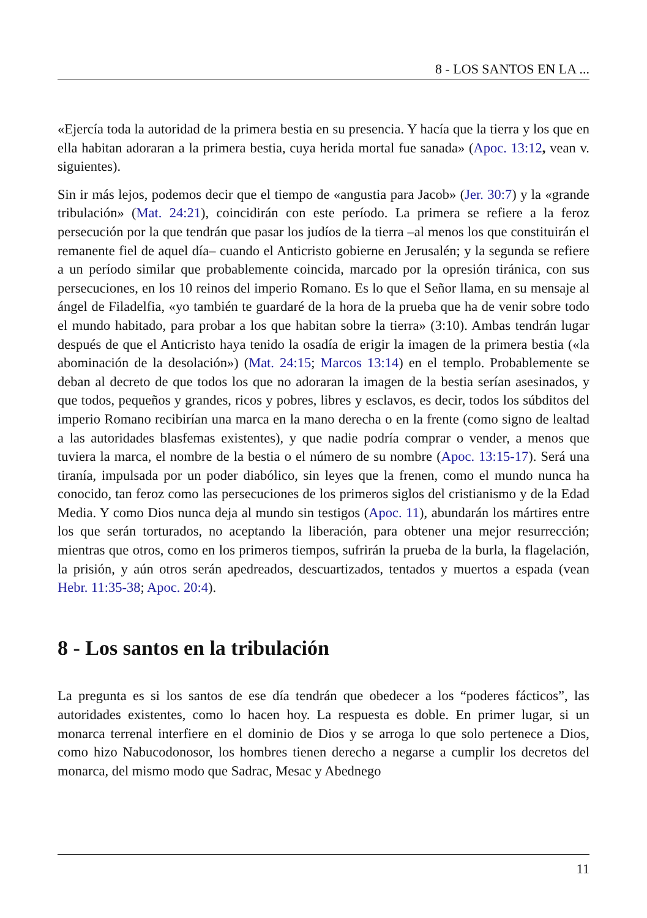8 - LOS SANTOS EN LA ...
«Ejercía toda la autoridad de la primera bestia en su presencia. Y hacía que la tierra y los que en ella habitan adoraran a la primera bestia, cuya herida mortal fue sanada» (Apoc. 13:12, vean v. siguientes).
Sin ir más lejos, podemos decir que el tiempo de «angustia para Jacob» (Jer. 30:7) y la «grande tribulación» (Mat. 24:21), coincidirán con este período. La primera se refiere a la feroz persecución por la que tendrán que pasar los judíos de la tierra –al menos los que constituirán el remanente fiel de aquel día– cuando el Anticristo gobierne en Jerusalén; y la segunda se refiere a un período similar que probablemente coincida, marcado por la opresión tiránica, con sus persecuciones, en los 10 reinos del imperio Romano. Es lo que el Señor llama, en su mensaje al ángel de Filadelfia, «yo también te guardaré de la hora de la prueba que ha de venir sobre todo el mundo habitado, para probar a los que habitan sobre la tierra» (3:10). Ambas tendrán lugar después de que el Anticristo haya tenido la osadía de erigir la imagen de la primera bestia («la abominación de la desolación») (Mat. 24:15; Marcos 13:14) en el templo. Probablemente se deban al decreto de que todos los que no adoraran la imagen de la bestia serían asesinados, y que todos, pequeños y grandes, ricos y pobres, libres y esclavos, es decir, todos los súbditos del imperio Romano recibirían una marca en la mano derecha o en la frente (como signo de lealtad a las autoridades blasfemas existentes), y que nadie podría comprar o vender, a menos que tuviera la marca, el nombre de la bestia o el número de su nombre (Apoc. 13:15-17). Será una tiranía, impulsada por un poder diabólico, sin leyes que la frenen, como el mundo nunca ha conocido, tan feroz como las persecuciones de los primeros siglos del cristianismo y de la Edad Media. Y como Dios nunca deja al mundo sin testigos (Apoc. 11), abundarán los mártires entre los que serán torturados, no aceptando la liberación, para obtener una mejor resurrección; mientras que otros, como en los primeros tiempos, sufrirán la prueba de la burla, la flagelación, la prisión, y aún otros serán apedreados, descuartizados, tentados y muertos a espada (vean Hebr. 11:35-38; Apoc. 20:4).
8 - Los santos en la tribulación
La pregunta es si los santos de ese día tendrán que obedecer a los “poderes fácticos”, las autoridades existentes, como lo hacen hoy. La respuesta es doble. En primer lugar, si un monarca terrenal interfiere en el dominio de Dios y se arroga lo que solo pertenece a Dios, como hizo Nabucodonosor, los hombres tienen derecho a negarse a cumplir los decretos del monarca, del mismo modo que Sadrac, Mesac y Abednego
11